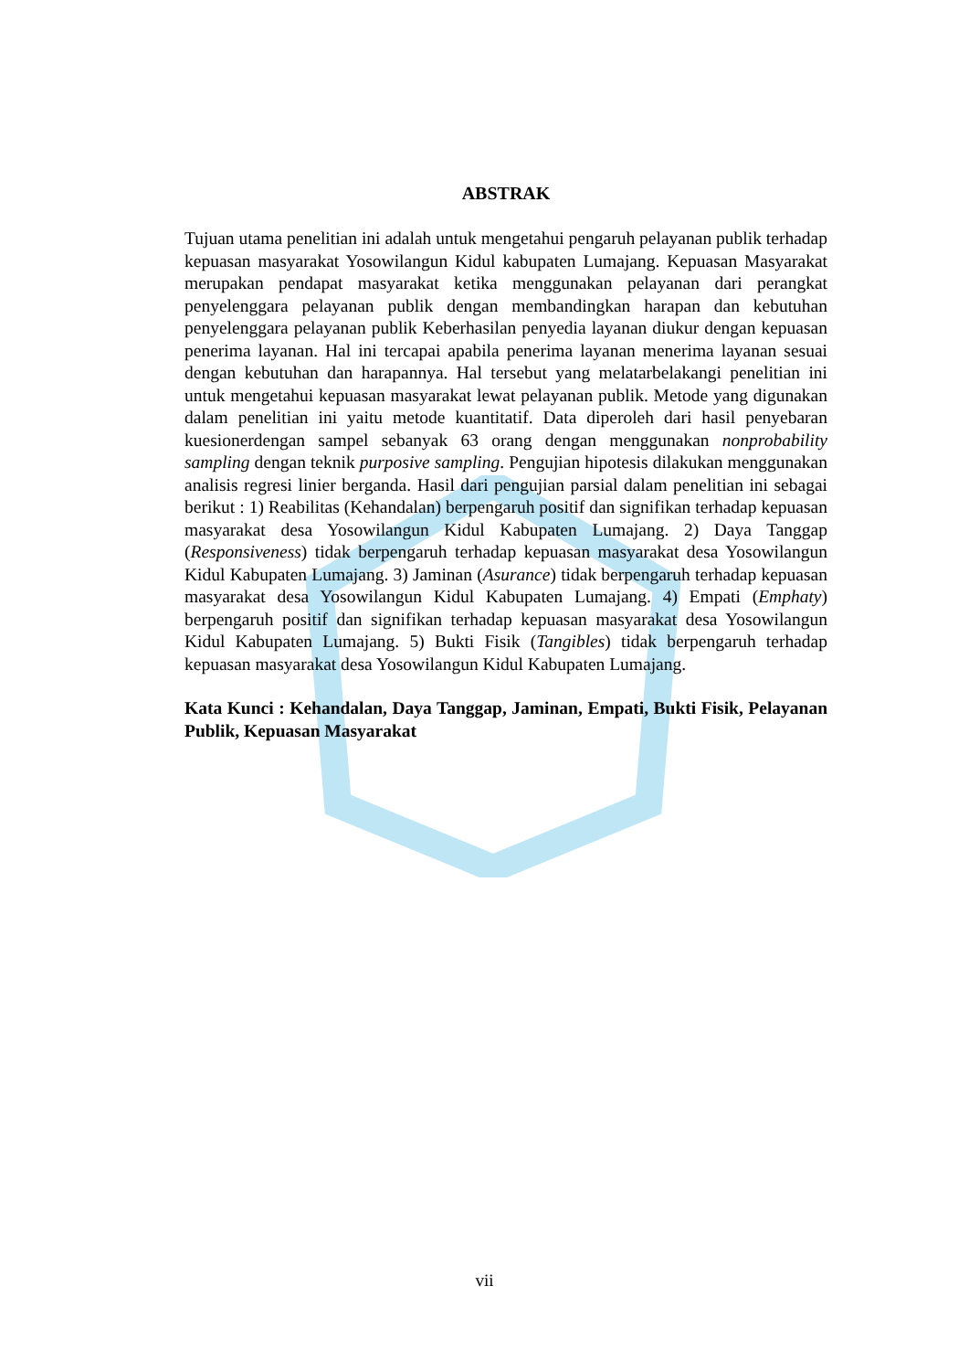ABSTRAK
Tujuan utama penelitian ini adalah untuk mengetahui pengaruh pelayanan publik terhadap kepuasan masyarakat Yosowilangun Kidul kabupaten Lumajang. Kepuasan Masyarakat merupakan pendapat masyarakat ketika menggunakan pelayanan dari perangkat penyelenggara pelayanan publik dengan membandingkan harapan dan kebutuhan penyelenggara pelayanan publik Keberhasilan penyedia layanan diukur dengan kepuasan penerima layanan. Hal ini tercapai apabila penerima layanan menerima layanan sesuai dengan kebutuhan dan harapannya. Hal tersebut yang melatarbelakangi penelitian ini untuk mengetahui kepuasan masyarakat lewat pelayanan publik. Metode yang digunakan dalam penelitian ini yaitu metode kuantitatif. Data diperoleh dari hasil penyebaran kuesionerdengan sampel sebanyak 63 orang dengan menggunakan nonprobability sampling dengan teknik purposive sampling. Pengujian hipotesis dilakukan menggunakan analisis regresi linier berganda. Hasil dari pengujian parsial dalam penelitian ini sebagai berikut : 1) Reabilitas (Kehandalan) berpengaruh positif dan signifikan terhadap kepuasan masyarakat desa Yosowilangun Kidul Kabupaten Lumajang. 2) Daya Tanggap (Responsiveness) tidak berpengaruh terhadap kepuasan masyarakat desa Yosowilangun Kidul Kabupaten Lumajang. 3) Jaminan (Asurance) tidak berpengaruh terhadap kepuasan masyarakat desa Yosowilangun Kidul Kabupaten Lumajang. 4) Empati (Emphaty) berpengaruh positif dan signifikan terhadap kepuasan masyarakat desa Yosowilangun Kidul Kabupaten Lumajang. 5) Bukti Fisik (Tangibles) tidak berpengaruh terhadap kepuasan masyarakat desa Yosowilangun Kidul Kabupaten Lumajang.
Kata Kunci : Kehandalan, Daya Tanggap, Jaminan, Empati, Bukti Fisik, Pelayanan Publik, Kepuasan Masyarakat
vii